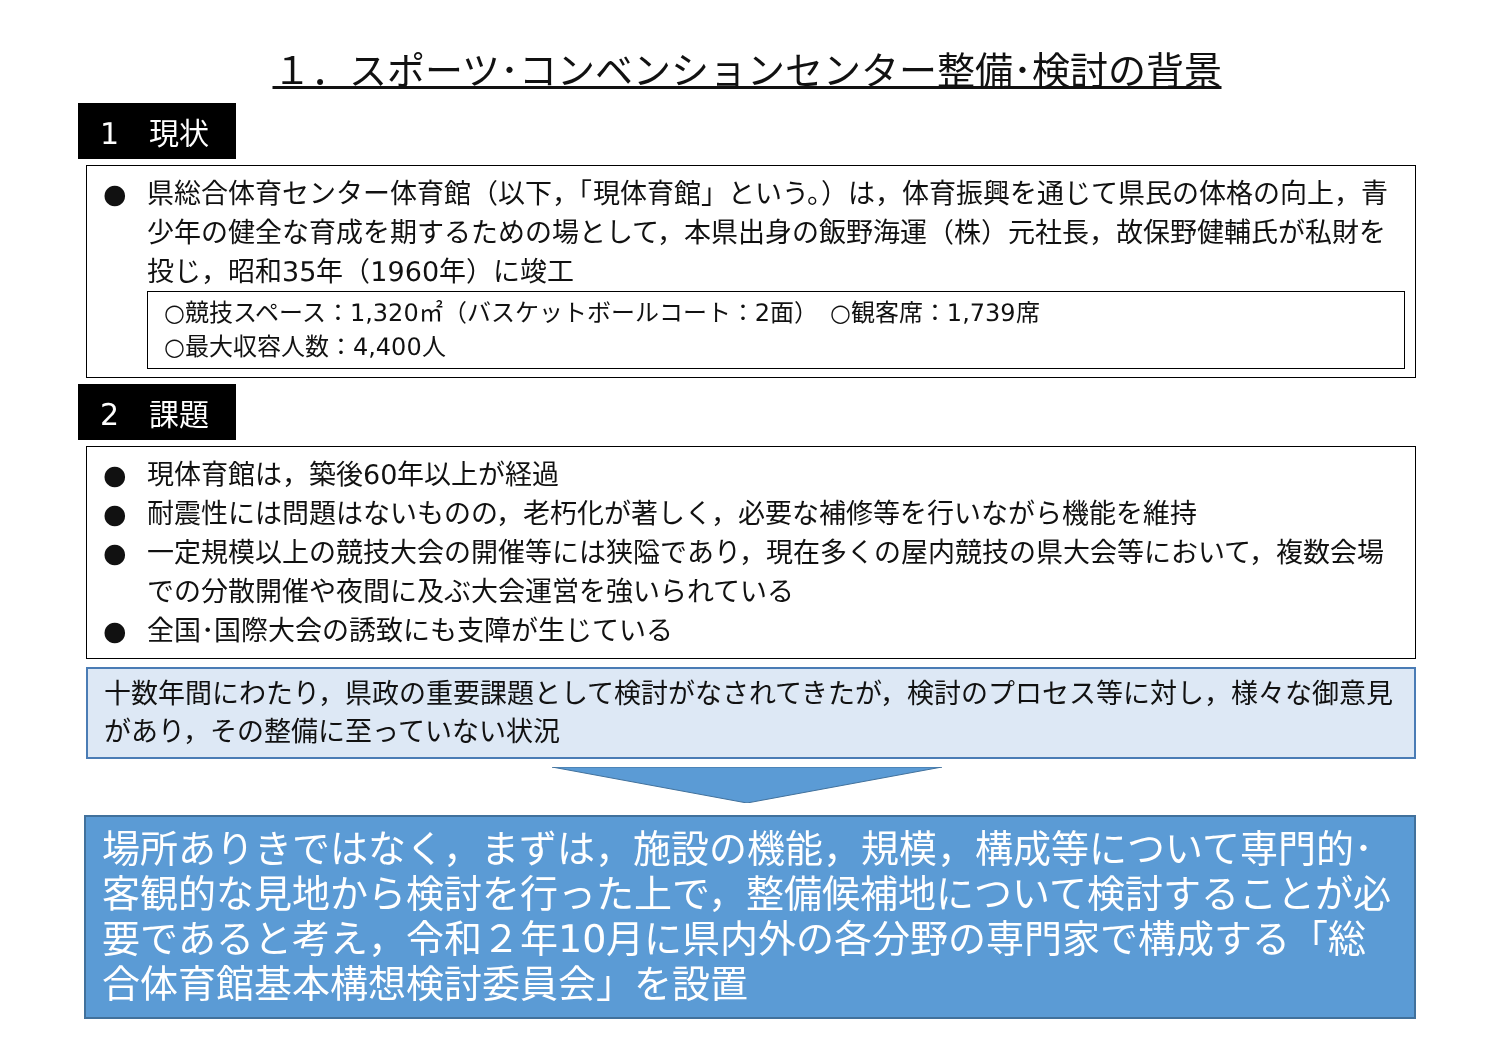１．スポーツ･コンベンションセンター整備･検討の背景
1　現状
● 県総合体育センター体育館（以下，「現体育館」という。）は，体育振興を通じて県民の体格の向上，青少年の健全な育成を期するための場として，本県出身の飯野海運（株）元社長，故保野健輔氏が私財を投じ，昭和35年（1960年）に竣工
○競技スペース：1,320㎡（バスケットボールコート：2面）　○観客席：1,739席
○最大収容人数：4,400人
2　課題
● 現体育館は，築後60年以上が経過
● 耐震性には問題はないものの，老朽化が著しく，必要な補修等を行いながら機能を維持
● 一定規模以上の競技大会の開催等には狭隘であり，現在多くの屋内競技の県大会等において，複数会場での分散開催や夜間に及ぶ大会運営を強いられている
● 全国･国際大会の誘致にも支障が生じている
十数年間にわたり，県政の重要課題として検討がなされてきたが，検討のプロセス等に対し，様々な御意見があり，その整備に至っていない状況
場所ありきではなく，まずは，施設の機能，規模，構成等について専門的･客観的な見地から検討を行った上で，整備候補地について検討することが必要であると考え，令和２年10月に県内外の各分野の専門家で構成する「総合体育館基本構想検討委員会」を設置